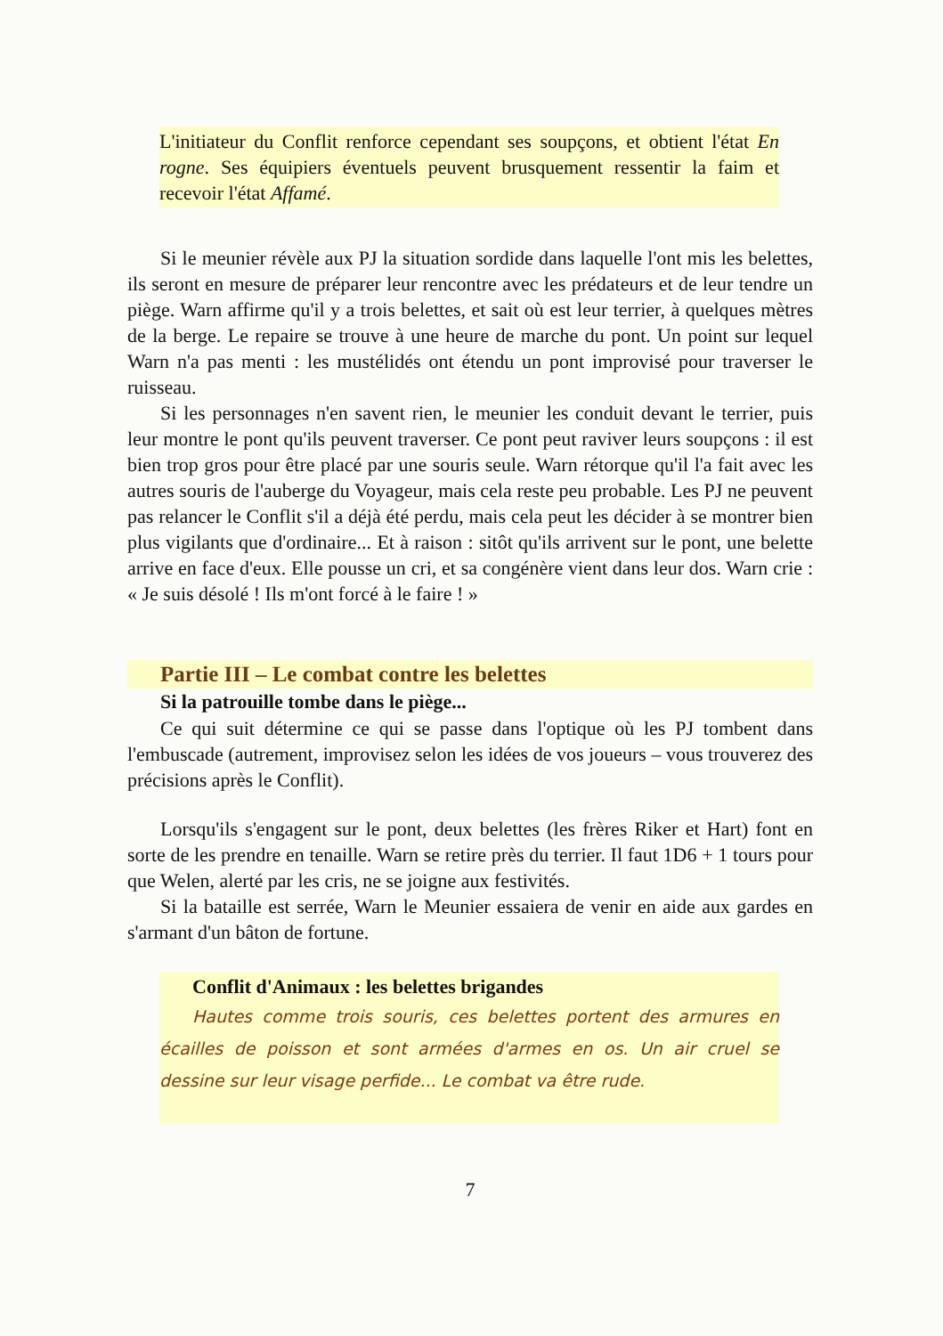L'initiateur du Conflit renforce cependant ses soupçons, et obtient l'état En rogne. Ses équipiers éventuels peuvent brusquement ressentir la faim et recevoir l'état Affamé.
Si le meunier révèle aux PJ la situation sordide dans laquelle l'ont mis les belettes, ils seront en mesure de préparer leur rencontre avec les prédateurs et de leur tendre un piège. Warn affirme qu'il y a trois belettes, et sait où est leur terrier, à quelques mètres de la berge. Le repaire se trouve à une heure de marche du pont. Un point sur lequel Warn n'a pas menti : les mustélidés ont étendu un pont improvisé pour traverser le ruisseau.
Si les personnages n'en savent rien, le meunier les conduit devant le terrier, puis leur montre le pont qu'ils peuvent traverser. Ce pont peut raviver leurs soupçons : il est bien trop gros pour être placé par une souris seule. Warn rétorque qu'il l'a fait avec les autres souris de l'auberge du Voyageur, mais cela reste peu probable. Les PJ ne peuvent pas relancer le Conflit s'il a déjà été perdu, mais cela peut les décider à se montrer bien plus vigilants que d'ordinaire... Et à raison : sitôt qu'ils arrivent sur le pont, une belette arrive en face d'eux. Elle pousse un cri, et sa congénère vient dans leur dos. Warn crie : « Je suis désolé ! Ils m'ont forcé à le faire ! »
Partie III – Le combat contre les belettes
Si la patrouille tombe dans le piège...
Ce qui suit détermine ce qui se passe dans l'optique où les PJ tombent dans l'embuscade (autrement, improvisez selon les idées de vos joueurs – vous trouverez des précisions après le Conflit).
Lorsqu'ils s'engagent sur le pont, deux belettes (les frères Riker et Hart) font en sorte de les prendre en tenaille. Warn se retire près du terrier. Il faut 1D6 + 1 tours pour que Welen, alerté par les cris, ne se joigne aux festivités.
Si la bataille est serrée, Warn le Meunier essaiera de venir en aide aux gardes en s'armant d'un bâton de fortune.
Conflit d'Animaux : les belettes brigandes
Hautes comme trois souris, ces belettes portent des armures en écailles de poisson et sont armées d'armes en os. Un air cruel se dessine sur leur visage perfide... Le combat va être rude.
7